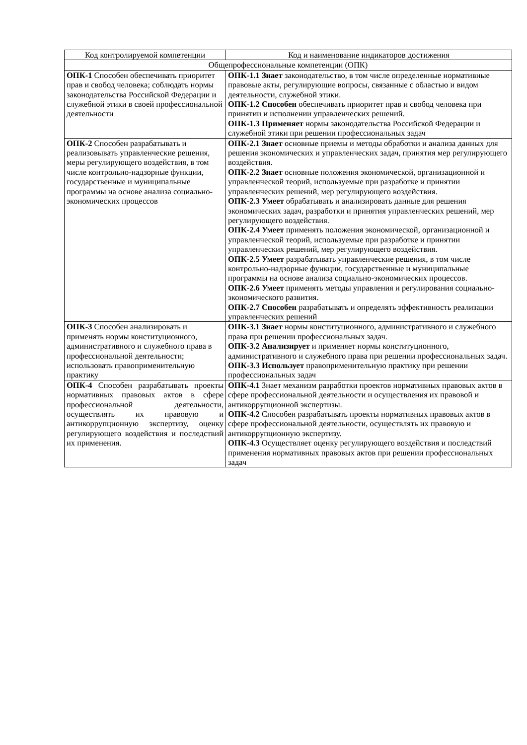| Код контролируемой компетенции | Код и наименование индикаторов достижения |
| --- | --- |
| Общепрофессиональные компетенции (ОПК) | |
| ОПК-1 Способен обеспечивать приоритет прав и свобод человека; соблюдать нормы законодательства Российской Федерации и служебной этики в своей профессиональной деятельности | ОПК-1.1 Знает законодательство, в том числе определенные нормативные правовые акты, регулирующие вопросы, связанные с областью и видом деятельности, служебной этики. ОПК-1.2 Способен обеспечивать приоритет прав и свобод человека при принятии и исполнении управленческих решений. ОПК-1.3 Применяет нормы законодательства Российской Федерации и служебной этики при решении профессиональных задач |
| ОПК-2 Способен разрабатывать и реализовывать управленческие решения, меры регулирующего воздействия, в том числе контрольно-надзорные функции, государственные и муниципальные программы на основе анализа социально-экономических процессов | ОПК-2.1 Знает основные приемы и методы обработки и анализа данных для решения экономических и управленческих задач, принятия мер регулирующего воздействия. ОПК-2.2 Знает основные положения экономической, организационной и управленческой теорий, используемые при разработке и принятии управленческих решений, мер регулирующего воздействия. ОПК-2.3 Умеет обрабатывать и анализировать данные для решения экономических задач, разработки и принятия управленческих решений, мер регулирующего воздействия. ОПК-2.4 Умеет применять положения экономической, организационной и управленческой теорий, используемые при разработке и принятии управленческих решений, мер регулирующего воздействия. ОПК-2.5 Умеет разрабатывать управленческие решения, в том числе контрольно-надзорные функции, государственные и муниципальные программы на основе анализа социально-экономических процессов. ОПК-2.6 Умеет применять методы управления и регулирования социально-экономического развития. ОПК-2.7 Способен разрабатывать и определять эффективность реализации управленческих решений |
| ОПК-3 Способен анализировать и применять нормы конституционного, административного и служебного права в профессиональной деятельности; использовать правоприменительную практику | ОПК-3.1 Знает нормы конституционного, административного и служебного права при решении профессиональных задач. ОПК-3.2 Анализирует и применяет нормы конституционного, административного и служебного права при решении профессиональных задач. ОПК-3.3 Использует правоприменительную практику при решении профессиональных задач |
| ОПК-4 Способен разрабатывать проекты нормативных правовых актов в сфере профессиональной деятельности, осуществлять их правовую и антикоррупционную экспертизу, оценку регулирующего воздействия и последствий их применения. | ОПК-4.1 Знает механизм разработки проектов нормативных правовых актов в сфере профессиональной деятельности и осуществления их правовой и антикоррупционной экспертизы. ОПК-4.2 Способен разрабатывать проекты нормативных правовых актов в сфере профессиональной деятельности, осуществлять их правовую и антикоррупционную экспертизу. ОПК-4.3 Осуществляет оценку регулирующего воздействия и последствий применения нормативных правовых актов при решении профессиональных задач |